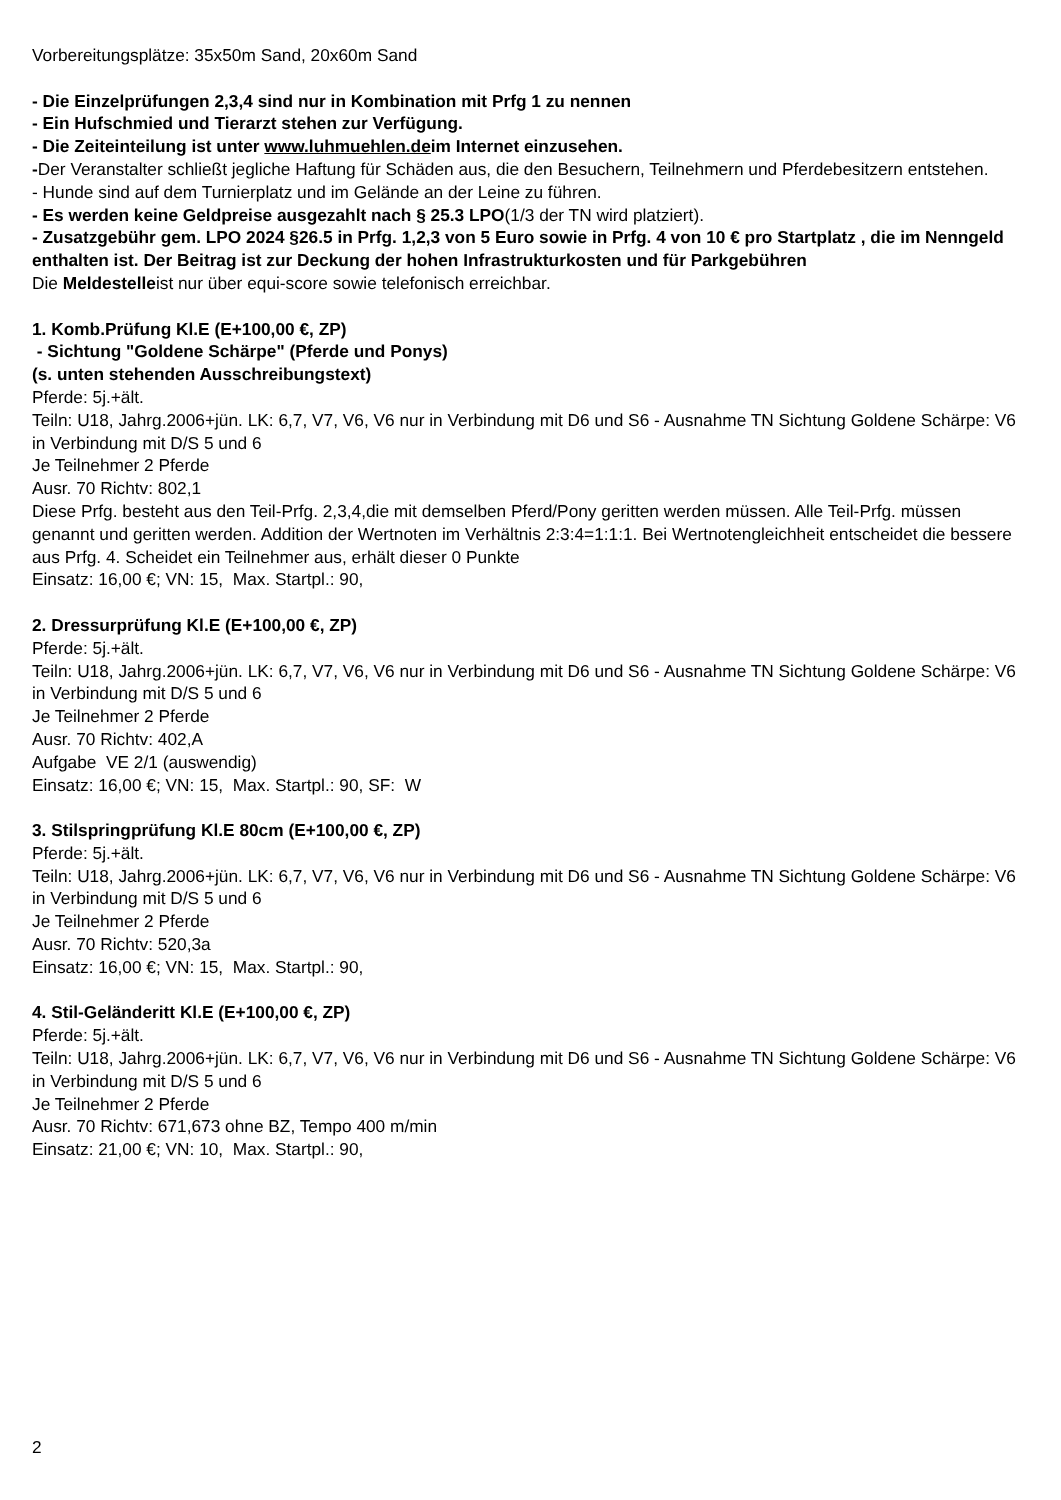Vorbereitungsplätze: 35x50m Sand, 20x60m Sand
- Die Einzelprüfungen 2,3,4 sind nur in Kombination mit Prfg 1 zu nennen
- Ein Hufschmied und Tierarzt stehen zur Verfügung.
- Die Zeiteinteilung ist unter www.luhmuehlen.deim Internet einzusehen.
-Der Veranstalter schließt jegliche Haftung für Schäden aus, die den Besuchern, Teilnehmern und Pferdebesitzern entstehen.
- Hunde sind auf dem Turnierplatz und im Gelände an der Leine zu führen.
- Es werden keine Geldpreise ausgezahlt nach § 25.3 LPO(1/3 der TN wird platziert).
- Zusatzgebühr gem. LPO 2024 §26.5 in Prfg. 1,2,3 von 5 Euro sowie in Prfg. 4 von 10 € pro Startplatz , die im Nenngeld enthalten ist. Der Beitrag ist zur Deckung der hohen Infrastrukturkosten und für Parkgebühren
Die Meldestelleist nur über equi-score sowie telefonisch erreichbar.
1. Komb.Prüfung Kl.E (E+100,00 €, ZP)
- Sichtung "Goldene Schärpe" (Pferde und Ponys)
(s. unten stehenden Ausschreibungstext)
Pferde: 5j.+ält.
Teiln: U18, Jahrg.2006+jün. LK: 6,7, V7, V6, V6 nur in Verbindung mit D6 und S6 - Ausnahme TN Sichtung Goldene Schärpe: V6 in Verbindung mit D/S 5 und 6
Je Teilnehmer 2 Pferde
Ausr. 70 Richtv: 802,1
Diese Prfg. besteht aus den Teil-Prfg. 2,3,4,die mit demselben Pferd/Pony geritten werden müssen. Alle Teil-Prfg. müssen genannt und geritten werden. Addition der Wertnoten im Verhältnis 2:3:4=1:1:1. Bei Wertnotengleichheit entscheidet die bessere aus Prfg. 4. Scheidet ein Teilnehmer aus, erhält dieser 0 Punkte
Einsatz: 16,00 €; VN: 15, Max. Startpl.: 90,
2. Dressurprüfung Kl.E (E+100,00 €, ZP)
Pferde: 5j.+ält.
Teiln: U18, Jahrg.2006+jün. LK: 6,7, V7, V6, V6 nur in Verbindung mit D6 und S6 - Ausnahme TN Sichtung Goldene Schärpe: V6 in Verbindung mit D/S 5 und 6
Je Teilnehmer 2 Pferde
Ausr. 70 Richtv: 402,A
Aufgabe VE 2/1 (auswendig)
Einsatz: 16,00 €; VN: 15, Max. Startpl.: 90, SF: W
3. Stilspringprüfung Kl.E 80cm (E+100,00 €, ZP)
Pferde: 5j.+ält.
Teiln: U18, Jahrg.2006+jün. LK: 6,7, V7, V6, V6 nur in Verbindung mit D6 und S6 - Ausnahme TN Sichtung Goldene Schärpe: V6 in Verbindung mit D/S 5 und 6
Je Teilnehmer 2 Pferde
Ausr. 70 Richtv: 520,3a
Einsatz: 16,00 €; VN: 15, Max. Startpl.: 90,
4. Stil-Geländeritt Kl.E (E+100,00 €, ZP)
Pferde: 5j.+ält.
Teiln: U18, Jahrg.2006+jün. LK: 6,7, V7, V6, V6 nur in Verbindung mit D6 und S6 - Ausnahme TN Sichtung Goldene Schärpe: V6 in Verbindung mit D/S 5 und 6
Je Teilnehmer 2 Pferde
Ausr. 70 Richtv: 671,673 ohne BZ, Tempo 400 m/min
Einsatz: 21,00 €; VN: 10, Max. Startpl.: 90,
2